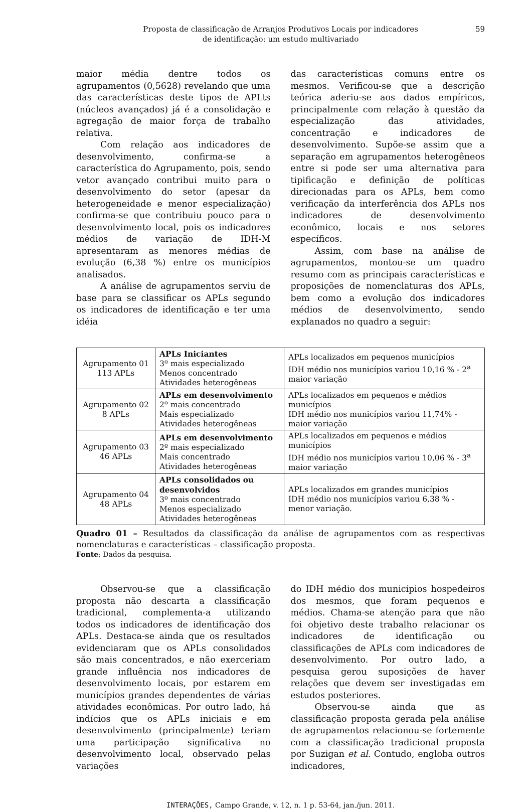Proposta de classificação de Arranjos Produtivos Locais por indicadores
de identificação: um estudo multivariado
59
maior média dentre todos os agrupamentos (0,5628) revelando que uma das características deste tipos de APLts (núcleos avançados) já é a consolidação e agregação de maior força de trabalho relativa.
Com relação aos indicadores de desenvolvimento, confirma-se a característica do Agrupamento, pois, sendo vetor avançado contribui muito para o desenvolvimento do setor (apesar da heterogeneidade e menor especialização) confirma-se que contribuiu pouco para o desenvolvimento local, pois os indicadores médios de variação de IDH-M apresentaram as menores médias de evolução (6,38 %) entre os municípios analisados.
A análise de agrupamentos serviu de base para se classificar os APLs segundo os indicadores de identificação e ter uma idéia
das características comuns entre os mesmos. Verificou-se que a descrição teórica aderiu-se aos dados empíricos, principalmente com relação à questão da especialização das atividades, concentração e indicadores de desenvolvimento. Supõe-se assim que a separação em agrupamentos heterogêneos entre si pode ser uma alternativa para tipificação e definição de políticas direcionadas para os APLs, bem como verificação da interferência dos APLs nos indicadores de desenvolvimento econômico, locais e nos setores específicos.
Assim, com base na análise de agrupamentos, montou-se um quadro resumo com as principais características e proposições de nomenclaturas dos APLs, bem como a evolução dos indicadores médios de desenvolvimento, sendo explanados no quadro a seguir:
| Agrupamento 01 113 APLs | APLs Iniciantes 3º mais especializado Menos concentrado Atividades heterogêneas | APLs localizados em pequenos municípios IDH médio nos municípios variou 10,16 % - 2<sup>a</sup> maior variação |
| Agrupamento 02 8 APLs | APLs em desenvolvimento 2º mais concentrado Mais especializado Atividades heterogêneas | APLs localizados em pequenos e médios municípios IDH médio nos municípios variou 11,74% - maior variação |
| Agrupamento 03 46 APLs | APLs em desenvolvimento 2º mais especializado Mais concentrado Atividades heterogêneas | APLs localizados em pequenos e médios municípios IDH médio nos municípios variou 10,06 % - 3<sup>a</sup> maior variação |
| Agrupamento 04 48 APLs | APLs consolidados ou desenvolvidos 3º mais concentrado Menos especializado Atividades heterogêneas | APLs localizados em grandes municípios IDH médio nos municípios variou 6,38 % - menor variação. |
Quadro 01 – Resultados da classificação da análise de agrupamentos com as respectivas nomenclaturas e características – classificação proposta.
Fonte: Dados da pesquisa.
Observou-se que a classificação proposta não descarta a classificação tradicional, complementa-a utilizando todos os indicadores de identificação dos APLs. Destaca-se ainda que os resultados evidenciaram que os APLs consolidados são mais concentrados, e não exerceriam grande influência nos indicadores de desenvolvimento locais, por estarem em municípios grandes dependentes de várias atividades econômicas. Por outro lado, há indícios que os APLs iniciais e em desenvolvimento (principalmente) teriam uma participação significativa no desenvolvimento local, observado pelas variações
do IDH médio dos municípios hospedeiros dos mesmos, que foram pequenos e médios. Chama-se atenção para que não foi objetivo deste trabalho relacionar os indicadores de identificação ou classificações de APLs com indicadores de desenvolvimento. Por outro lado, a pesquisa gerou suposições de haver relações que devem ser investigadas em estudos posteriores.
Observou-se ainda que as classificação proposta gerada pela análise de agrupamentos relacionou-se fortemente com a classificação tradicional proposta por Suzigan et al. Contudo, engloba outros indicadores,
INTERAÇÕES, Campo Grande, v. 12, n. 1 p. 53-64, jan./jun. 2011.